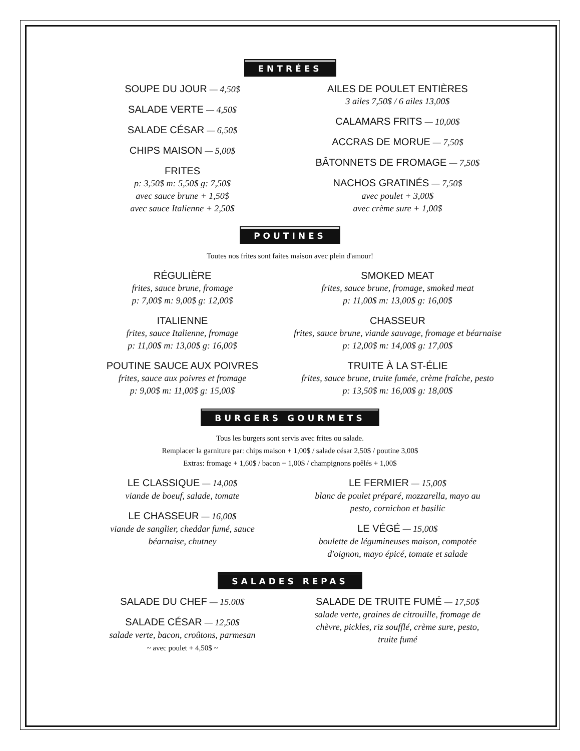ENTRÉES
SOUPE DU JOUR — 4,50$
SALADE VERTE — 4,50$
SALADE CÉSAR — 6,50$
CHIPS MAISON — 5,00$
FRITES
p: 3,50$ m: 5,50$ g: 7,50$
avec sauce brune + 1,50$
avec sauce Italienne + 2,50$
AILES DE POULET ENTIÈRES
3 ailes 7,50$ / 6 ailes 13,00$
CALAMARS FRITS — 10,00$
ACCRAS DE MORUE — 7,50$
BÂTONNETS DE FROMAGE — 7,50$
NACHOS GRATINÉS — 7,50$
avec poulet + 3,00$
avec crème sure + 1,00$
POUTINES
Toutes nos frites sont faites maison avec plein d'amour!
RÉGULIÈRE
frites, sauce brune, fromage
p: 7,00$ m: 9,00$ g: 12,00$
ITALIENNE
frites, sauce Italienne, fromage
p: 11,00$ m: 13,00$ g: 16,00$
POUTINE SAUCE AUX POIVRES
frites, sauce aux poivres et fromage
p: 9,00$ m: 11,00$ g: 15,00$
SMOKED MEAT
frites, sauce brune, fromage, smoked meat
p: 11,00$ m: 13,00$ g: 16,00$
CHASSEUR
frites, sauce brune, viande sauvage, fromage et béarnaise
p: 12,00$ m: 14,00$ g: 17,00$
TRUITE À LA ST-ÉLIE
frites, sauce brune, truite fumée, crème fraîche, pesto
p: 13,50$ m: 16,00$ g: 18,00$
BURGERS GOURMETS
Tous les burgers sont servis avec frites ou salade.
Remplacer la garniture par: chips maison + 1,00$ / salade césar 2,50$ / poutine 3,00$
Extras: fromage + 1,60$ / bacon + 1,00$ / champignons poêlés + 1,00$
LE CLASSIQUE — 14,00$
viande de boeuf, salade, tomate
LE CHASSEUR — 16,00$
viande de sanglier, cheddar fumé, sauce
béarnaise, chutney
LE FERMIER — 15,00$
blanc de poulet préparé, mozzarella, mayo au
pesto, cornichon et basilic
LE VÉGÉ — 15,00$
boulette de légumineuses maison, compotée
d'oignon, mayo épicé, tomate et salade
SALADES REPAS
SALADE DU CHEF — 15.00$
SALADE CÉSAR — 12,50$
salade verte, bacon, croûtons, parmesan
~ avec poulet + 4,50$ ~
SALADE DE TRUITE FUMÉ — 17,50$
salade verte, graines de citrouille, fromage de
chèvre, pickles, riz soufflé, crème sure, pesto,
truite fumé